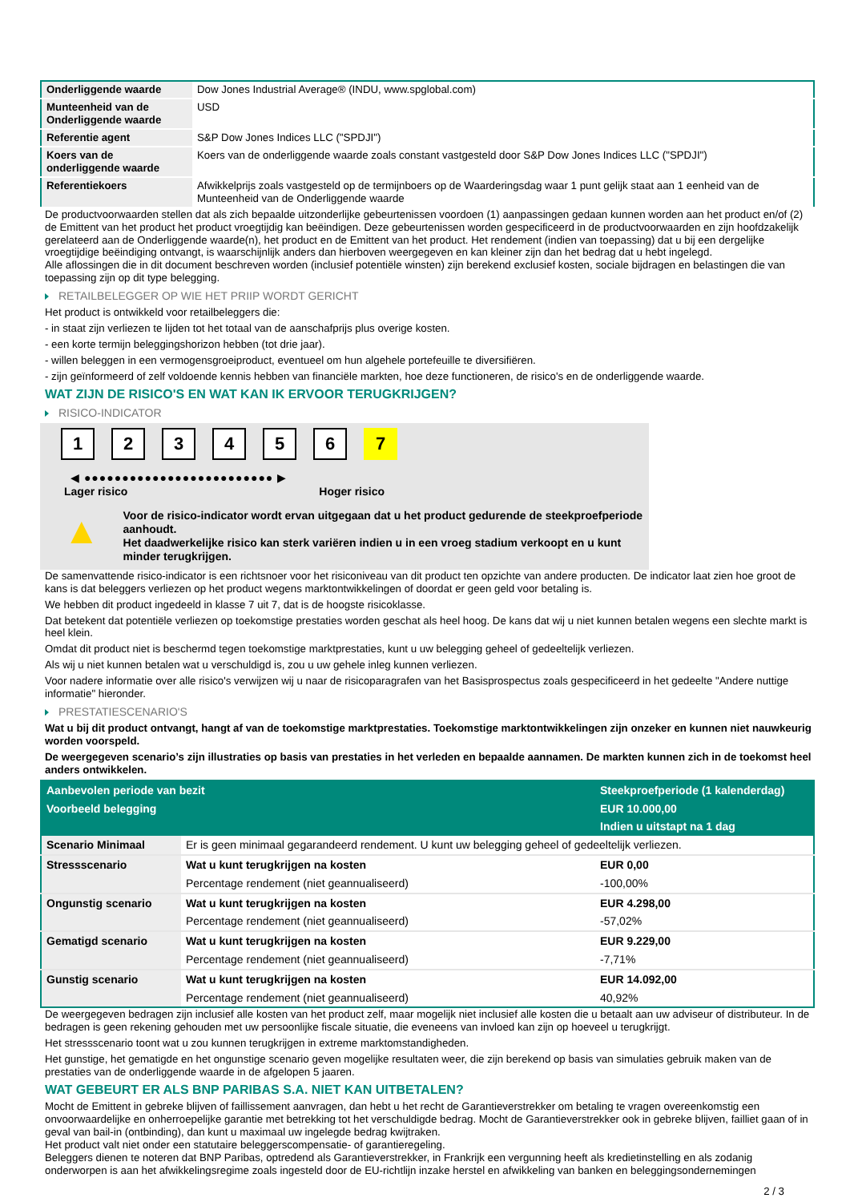| Onderliggende waarde | Dow Jones Industrial Average® (INDU, www.spglobal.com) |
| Munteenheid van de Onderliggende waarde | USD |
| Referentie agent | S&P Dow Jones Indices LLC ("SPDJI") |
| Koers van de onderliggende waarde | Koers van de onderliggende waarde zoals constant vastgesteld door S&P Dow Jones Indices LLC ("SPDJI") |
| Referentiekoers | Afwikkelprijs zoals vastgesteld op de termijnboers op de Waarderingsdag waar 1 punt gelijk staat aan 1 eenheid van de Munteenheid van de Onderliggende waarde |
De productvoorwaarden stellen dat als zich bepaalde uitzonderlijke gebeurtenissen voordoen (1) aanpassingen gedaan kunnen worden aan het product en/of (2) de Emittent van het product het product vroegtijdig kan beëindigen. Deze gebeurtenissen worden gespecificeerd in de productvoorwaarden en zijn hoofdzakelijk gerelateerd aan de Onderliggende waarde(n), het product en de Emittent van het product. Het rendement (indien van toepassing) dat u bij een dergelijke vroegtijdige beëindiging ontvangt, is waarschijnlijk anders dan hierboven weergegeven en kan kleiner zijn dan het bedrag dat u hebt ingelegd.
Alle aflossingen die in dit document beschreven worden (inclusief potentiële winsten) zijn berekend exclusief kosten, sociale bijdragen en belastingen die van toepassing zijn op dit type belegging.
RETAILBELEGGER OP WIE HET PRIIP WORDT GERICHT
Het product is ontwikkeld voor retailbeleggers die:
- in staat zijn verliezen te lijden tot het totaal van de aanschafprijs plus overige kosten.
- een korte termijn beleggingshorizon hebben (tot drie jaar).
- willen beleggen in een vermogensgroeiproduct, eventueel om hun algehele portefeuille te diversifiëren.
- zijn geïnformeerd of zelf voldoende kennis hebben van financiële markten, hoe deze functioneren, de risico's en de onderliggende waarde.
WAT ZIJN DE RISICO'S EN WAT KAN IK ERVOOR TERUGKRIJGEN?
RISICO-INDICATOR
1 2 3 4 5 6 7
◀ ●●●●●●●●●●●●●●●●●●●●●●●●● ▶
Lager risico Hoger risico
▲
Voor de risico-indicator wordt ervan uitgegaan dat u het product gedurende de steekproefperiode aanhoudt.
Het daadwerkelijke risico kan sterk variëren indien u in een vroeg stadium verkoopt en u kunt minder terugkrijgen.
De samenvattende risico-indicator is een richtsnoer voor het risiconiveau van dit product ten opzichte van andere producten. De indicator laat zien hoe groot de kans is dat beleggers verliezen op het product wegens marktontwikkelingen of doordat er geen geld voor betaling is.
We hebben dit product ingedeeld in klasse 7 uit 7, dat is de hoogste risicoklasse.
Dat betekent dat potentiële verliezen op toekomstige prestaties worden geschat als heel hoog. De kans dat wij u niet kunnen betalen wegens een slechte markt is heel klein.
Omdat dit product niet is beschermd tegen toekomstige marktprestaties, kunt u uw belegging geheel of gedeeltelijk verliezen.
Als wij u niet kunnen betalen wat u verschuldigd is, zou u uw gehele inleg kunnen verliezen.
Voor nadere informatie over alle risico's verwijzen wij u naar de risicoparagrafen van het Basisprospectus zoals gespecificeerd in het gedeelte "Andere nuttige informatie" hieronder.
PRESTATIESCENARIO'S
Wat u bij dit product ontvangt, hangt af van de toekomstige marktprestaties. Toekomstige marktontwikkelingen zijn onzeker en kunnen niet nauwkeurig worden voorspeld.
De weergegeven scenario’s zijn illustraties op basis van prestaties in het verleden en bepaalde aannamen. De markten kunnen zich in de toekomst heel anders ontwikkelen.
| Aanbevolen periode van bezit | | Steekproefperiode (1 kalenderdag) |
| --- | --- | --- |
| Voorbeeld belegging | | EUR 10.000,00 |
| | | Indien u uitstapt na 1 dag |
| Scenario Minimaal | Er is geen minimaal gegarandeerd rendement. U kunt uw belegging geheel of gedeeltelijk verliezen. | |
| Stressscenario | Wat u kunt terugkrijgen na kosten | EUR 0,00 |
| | Percentage rendement (niet geannualiseerd) | -100,00% |
| Ongunstig scenario | Wat u kunt terugkrijgen na kosten | EUR 4.298,00 |
| | Percentage rendement (niet geannualiseerd) | -57,02% |
| Gematigd scenario | Wat u kunt terugkrijgen na kosten | EUR 9.229,00 |
| | Percentage rendement (niet geannualiseerd) | -7,71% |
| Gunstig scenario | Wat u kunt terugkrijgen na kosten | EUR 14.092,00 |
| | Percentage rendement (niet geannualiseerd) | 40,92% |
De weergegeven bedragen zijn inclusief alle kosten van het product zelf, maar mogelijk niet inclusief alle kosten die u betaalt aan uw adviseur of distributeur. In de bedragen is geen rekening gehouden met uw persoonlijke fiscale situatie, die eveneens van invloed kan zijn op hoeveel u terugkrijgt.
Het stressscenario toont wat u zou kunnen terugkrijgen in extreme marktomstandigheden.
Het gunstige, het gematigde en het ongunstige scenario geven mogelijke resultaten weer, die zijn berekend op basis van simulaties gebruik maken van de prestaties van de onderliggende waarde in de afgelopen 5 jaaren.
WAT GEBEURT ER ALS BNP PARIBAS S.A. NIET KAN UITBETALEN?
Mocht de Emittent in gebreke blijven of faillissement aanvragen, dan hebt u het recht de Garantieverstrekker om betaling te vragen overeenkomstig een onvoorwaardelijke en onherroepelijke garantie met betrekking tot het verschuldigde bedrag. Mocht de Garantieverstrekker ook in gebreke blijven, failliet gaan of in geval van bail-in (ontbinding), dan kunt u maximaal uw ingelegde bedrag kwijtraken.
Het product valt niet onder een statutaire beleggerscompensatie- of garantieregeling.
Beleggers dienen te noteren dat BNP Paribas, optredend als Garantieverstrekker, in Frankrijk een vergunning heeft als kredietinstelling en als zodanig onderworpen is aan het afwikkelingsregime zoals ingesteld door de EU-richtlijn inzake herstel en afwikkeling van banken en beleggingsondernemingen
2 / 3